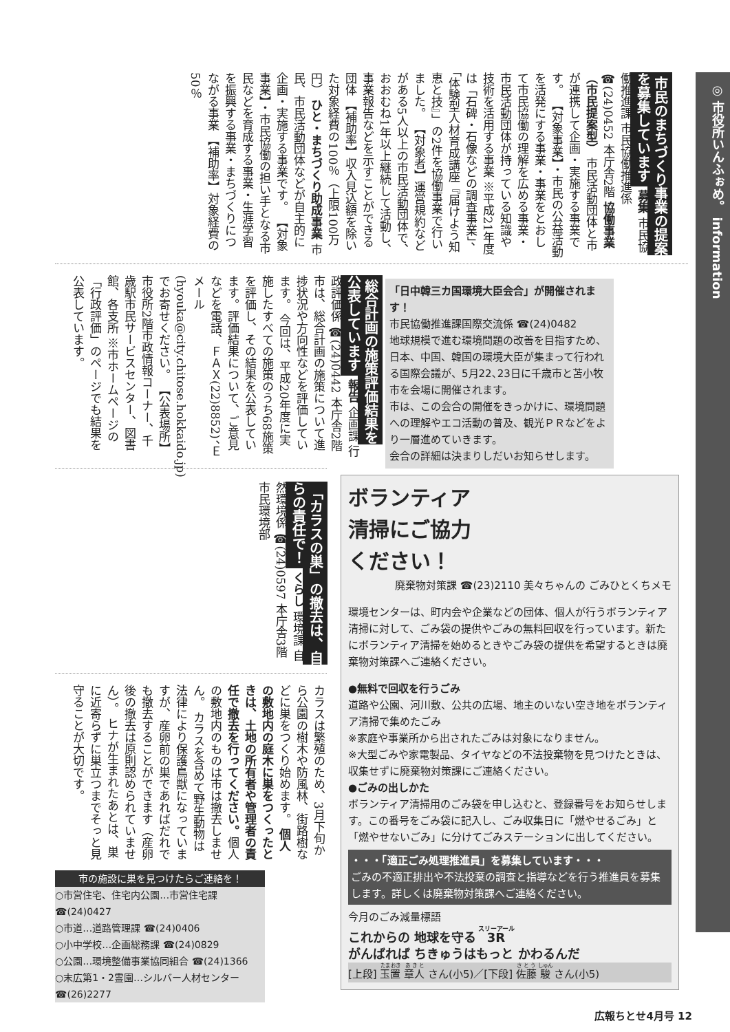◎ 市役所いんふぉめ。 information
市民のまちづくり事業の提案を募集しています 募集 市民協働推進課 市民協働推進係 ☎(24)0452 本庁舎2階 協働事業（市民提案型） 市民活動団体と市が連携して企画・実施する事業です。 【対象事業】・市民の公益活動を活発にする事業・事業をとおして市民協働の理解を広める事業・市民活動団体が持っている知識や技術を活用する事業 ※平成21年度は「石碑・石像などの調査事業」、「体験型人材育成講座『届けよう知恵と技』」の2件を協働事業で行いました。 【対象者】運営規約などがある5人以上の市民活動団体で、おおむね1年以上継続して活動し、事業報告などを示すことができる団体 【補助率】収入見込額を除いた対象経費の100％（上限100万円） ひと・まちづくり助成事業 市民、市民活動団体などが自主的に企画・実施する事業です。 【対象事業】・市民協働の担い手となる市民などを育成する事業・生涯学習を振興する事業・まちづくりにつながる事業 【補助率】対象経費の50％
「日中韓三カ国環境大臣会合」が開催されます！
市民協働推進課国際交流係 ☎(24)0482
地球規模で進む環境問題の改善を目指すため、日本、中国、韓国の環境大臣が集まって行われる国際会議が、5月22､23日に千歳市と苫小牧市を会場に開催されます。
市は、この会合の開催をきっかけに、環境問題への理解やエコ活動の普及、観光ＰＲなどをより一層進めていきます。
会合の詳細は決まりしだいお知らせします。
総合計画の施策評価結果を公表しています 報告 企画課 行政評価係 ☎(24)0442 本庁舎2階 市は、総合計画の施策について進捗状況や方向性などを評価しています。 今回は、平成20年度に実施したすべての施策のうち68施策を評価し、その結果を公表しています。評価結果について、ご意見などを電話、ＦＡＸ(22)8852)、Ｅメール(hyouka@city.chitose.hokkaido.jp)でお寄せください。 【公表場所】市役所2階市政情報コーナー、千歳駅市民サービスセンター、図書館、各支所 ※市ホームページの「行政評価」のページでも結果を公表しています。
「カラスの巣」の撤去は、自らの責任で！ くらし 環境課 自然環境係 ☎(24)0597 本庁舎3階 市民環境部
カラスは繁殖のため、3月下旬から公園の樹木や防風林、街路樹などに巣をつくり始めます。 個人の敷地内の庭木に巣をつくったときは、土地の所有者や管理者の責任で撤去を行ってください。個人の敷地内のものは市は撤去しません。 カラスを含めて野生動物は法律により保護鳥獣になっていますが、産卵前の巣であればだれでも撤去することができます（産卵後の撤去は原則認められていません）。 ヒナが生まれたあとは、巣に近寄らずに巣立つまでそっと見守ることが大切です。
市の施設に巣を見つけたらご連絡を！
○市営住宅、住宅内公園…市営住宅課 ☎(24)0427
○市道…道路管理課 ☎(24)0406
○小中学校…企画総務課 ☎(24)0829
○公園…環境整備事業協同組合 ☎(24)1366
○末広第1・2霊園…シルバー人材センター ☎(26)2277
ボランティア
清掃にご協力
ください！
廃棄物対策課 ☎(23)2110 美々ちゃんの ごみひとくちメモ
環境センターは、町内会や企業などの団体、個人が行うボランティア清掃に対して、ごみ袋の提供やごみの無料回収を行っています。新たにボランティア清掃を始めるときやごみ袋の提供を希望するときは廃棄物対策課へご連絡ください。
●無料で回収を行うごみ
道路や公園、河川敷、公共の広場、地主のいない空き地をボランティア清掃で集めたごみ
※家庭や事業所から出されたごみは対象になりません。
※大型ごみや家電製品、タイヤなどの不法投棄物を見つけたときは、収集せずに廃棄物対策課にご連絡ください。
●ごみの出しかた
ボランティア清掃用のごみ袋を申し込むと、登録番号をお知らせします。この番号をごみ袋に記入し、ごみ収集日に「燃やせるごみ」と「燃やせないごみ」に分けてごみステーションに出してください。
・・・「適正ごみ処理推進員」を募集しています・・・
ごみの不適正排出や不法投棄の調査と指導などを行う推進員を募集します。詳しくは廃棄物対策課へご連絡ください。
今月のごみ減量標語
これからの 地球を守る 3R
がんばれば ちきゅうはもっと かわるんだ
[上段] 玉置 章人 さん(小5)／[下段] 佐藤 駿 さん(小5)
広報ちとせ4月号 12